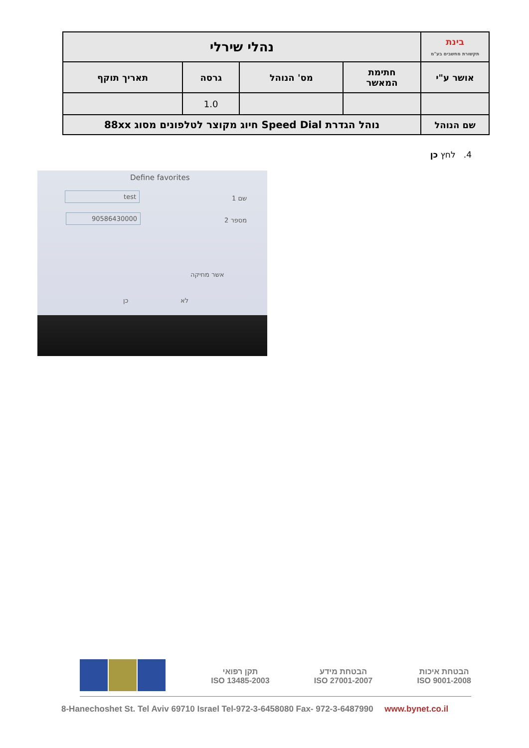| בינת תקשורת מחשבים בע"מ | נהלי שירלי | | | |
| אושר ע"י | חתימת המאשר | מס' הנוהל | גרסה | תאריך תוקף |
| | | | 1.0 | |
| שם הנוהל | נוהל הגדרת Speed Dial חיוג מקוצר לטלפונים מסוג 88xx | | | |
4. לחץ כן
Define favorites
test
שם 1
90586430000
מספר 2
אשר מחיקה
כן לא
תקן רפואי
ISO 13485-2003
הבטחת מידע
ISO 27001-2007
הבטחת איכות
ISO 9001-2008
8-Hanechoshet St. Tel Aviv 69710 Israel Tel-972-3-6458080 Fax- 972-3-6487990 www.bynet.co.il